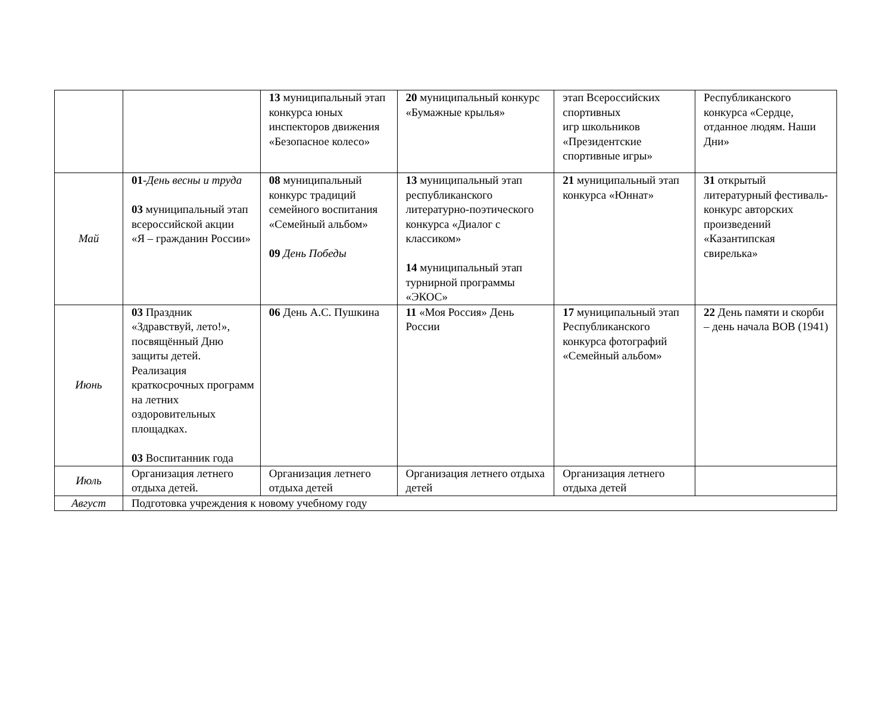| | | 13 муниципальный этап конкурса юных инспекторов движения «Безопасное колесо» | 20 муниципальный конкурс «Бумажные крылья» | этап Всероссийских спортивных игр школьников «Президентские спортивные игры» | Республиканского конкурса «Сердце, отданное людям. Наши Дни» |
| Май | 01 - День весны и труда 03 муниципальный этап всероссийской акции «Я – гражданин России» | 08 муниципальный конкурс традиций семейного воспитания «Семейный альбом» 09 День Победы | 13 муниципальный этап республиканского литературно-поэтического конкурса «Диалог с классиком» 14 муниципальный этап турнирной программы «ЭКОС» | 21 муниципальный этап конкурса «Юннат» | 31 открытый литературный фестиваль-конкурс авторских произведений «Казантипская свирелька» |
| Июнь | 03 Праздник «Здравствуй, лето!», посвящённый Дню защиты детей. Реализация краткосрочных программ на летних оздоровительных площадках. 03 Воспитанник года | 06 День А.С. Пушкина | 11 «Моя Россия» День России | 17 муниципальный этап Республиканского конкурса фотографий «Семейный альбом» | 22 День памяти и скорби – день начала ВОВ (1941) |
| Июль | Организация летнего отдыха детей. | Организация летнего отдыха детей | Организация летнего отдыха детей | Организация летнего отдыха детей | |
| Август | Подготовка учреждения к новому учебному году | | | | |